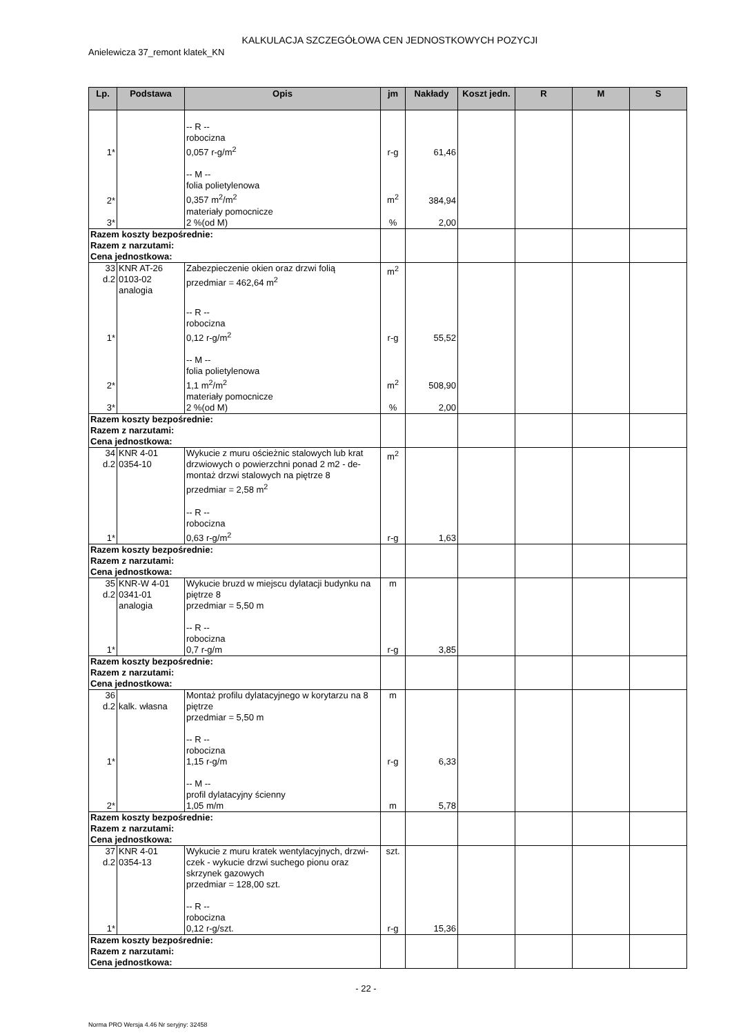KALKULACJA SZCZEGÓŁOWA CEN JEDNOSTKOWYCH POZYCJI
Anielewicza 37_remont klatek_KN
| Lp. | Podstawa | Opis | jm | Nakłady | Koszt jedn. | R | M | S |
| --- | --- | --- | --- | --- | --- | --- | --- | --- |
| 1* | | -- R -- robocizna 0,057 r-g/m<sup>2</sup> | r-g | 61,46 | | | | |
| 2* | | -- M -- folia polietylenowa 0,357 m<sup>2</sup>/m<sup>2</sup> | m<sup>2</sup> | 384,94 | | | | |
| 3* | | materiały pomocnicze 2 %(od M) | % | 2,00 | | | | |
| Razem koszty bezpośrednie: Razem z narzutami: Cena jednostkowa: | | | | | | | | |
| 33 d.2 | KNR AT-26 0103-02 analogia | Zabezpieczenie okien oraz drzwi folią przedmiar = 462,64 m<sup>2</sup> | m<sup>2</sup> | | | | | |
| 1* | | -- R -- robocizna 0,12 r-g/m<sup>2</sup> | r-g | 55,52 | | | | |
| 2* | | -- M -- folia polietylenowa 1,1 m<sup>2</sup>/m<sup>2</sup> | m<sup>2</sup> | 508,90 | | | | |
| 3* | | materiały pomocnicze 2 %(od M) | % | 2,00 | | | | |
| Razem koszty bezpośrednie: Razem z narzutami: Cena jednostkowa: | | | | | | | | |
| 34 d.2 | KNR 4-01 0354-10 | Wykucie z muru ościeżnic stalowych lub krat drzwiowych o powierzchni ponad 2 m2 - de-montaż drzwi stalowych na piętrze 8 przedmiar = 2,58 m<sup>2</sup> | m<sup>2</sup> | | | | | |
| 1* | | -- R -- robocizna 0,63 r-g/m<sup>2</sup> | r-g | 1,63 | | | | |
| Razem koszty bezpośrednie: Razem z narzutami: Cena jednostkowa: | | | | | | | | |
| 35 d.2 | KNR-W 4-01 0341-01 analogia | Wykucie bruzd w miejscu dylatacji budynku na piętrze 8 przedmiar = 5,50 m | m | | | | | |
| 1* | | -- R -- robocizna 0,7 r-g/m | r-g | 3,85 | | | | |
| Razem koszty bezpośrednie: Razem z narzutami: Cena jednostkowa: | | | | | | | | |
| 36 d.2 | kalk. własna | Montaż profilu dylatacyjnego w korytarzu na 8 piętrze przedmiar = 5,50 m | m | | | | | |
| 1* | | -- R -- robocizna 1,15 r-g/m | r-g | 6,33 | | | | |
| 2* | | -- M -- profil dylatacyjny ścienny 1,05 m/m | m | 5,78 | | | | |
| Razem koszty bezpośrednie: Razem z narzutami: Cena jednostkowa: | | | | | | | | |
| 37 d.2 | KNR 4-01 0354-13 | Wykucie z muru kratek wentylacyjnych, drzwi-czek - wykucie drzwi suchego pionu oraz skrzynek gazowych przedmiar = 128,00 szt. | szt. | | | | | |
| 1* | | -- R -- robocizna 0,12 r-g/szt. | r-g | 15,36 | | | | |
| Razem koszty bezpośrednie: Razem z narzutami: Cena jednostkowa: | | | | | | | | |
- 22 -
Norma PRO Wersja 4.46 Nr seryjny: 32458